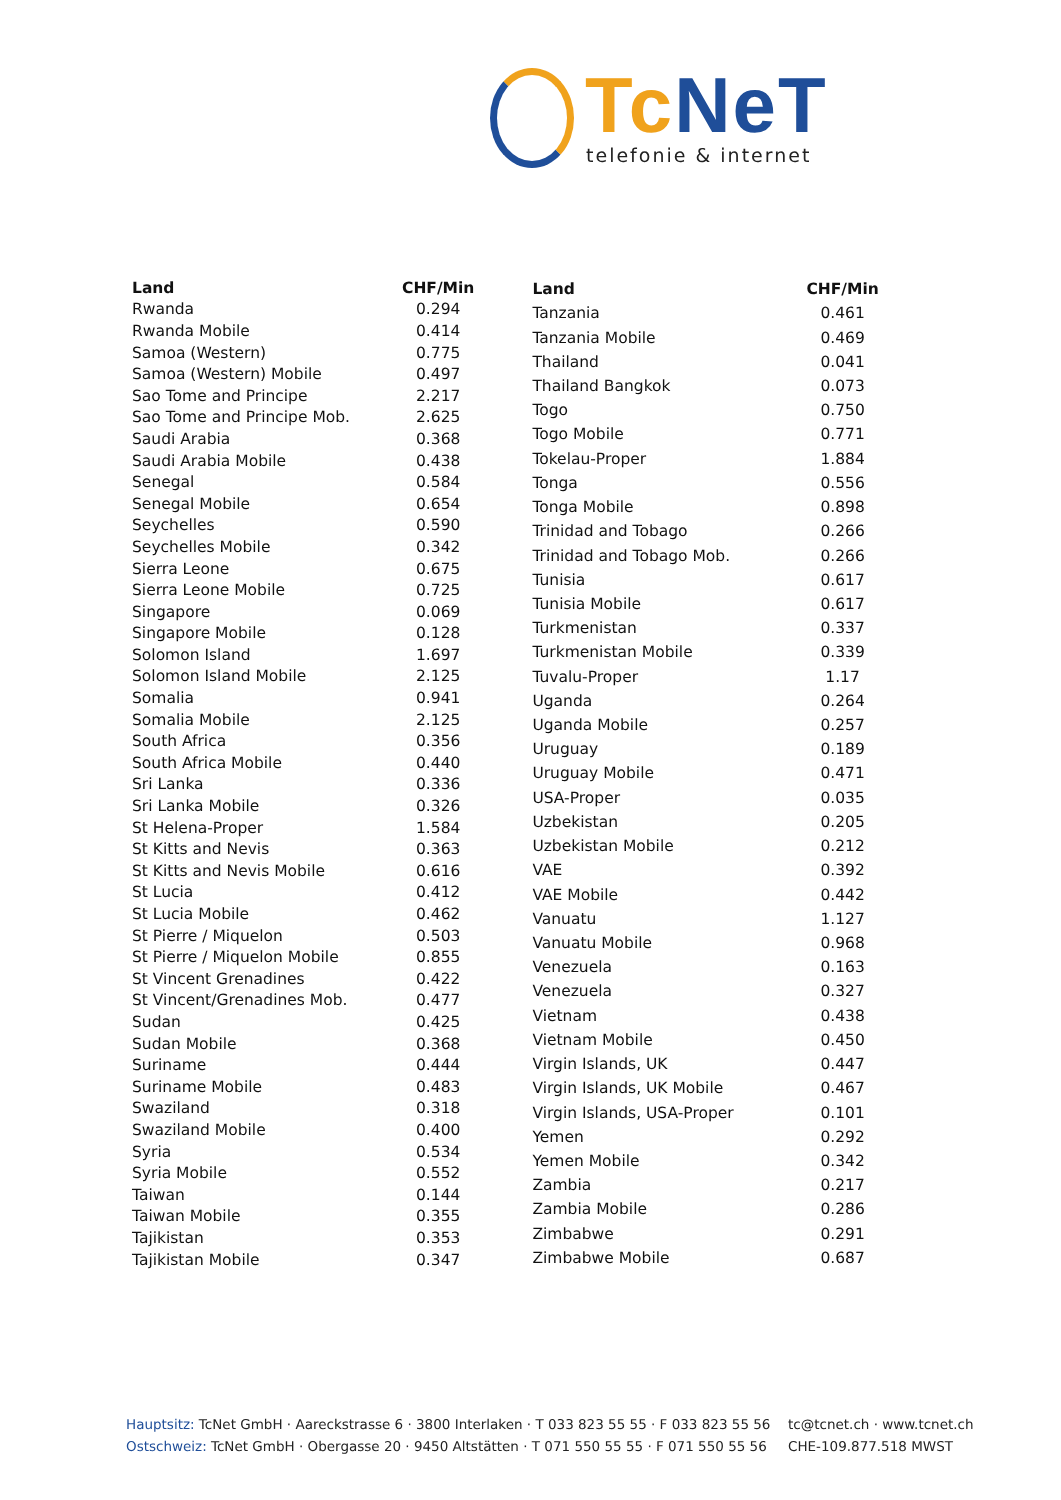Tc NeT
telefonie & internet
| Land | CHF/Min |
| --- | --- |
| Rwanda | 0.294 |
| Rwanda Mobile | 0.414 |
| Samoa (Western) | 0.775 |
| Samoa (Western) Mobile | 0.497 |
| Sao Tome and Principe | 2.217 |
| Sao Tome and Principe Mob. | 2.625 |
| Saudi Arabia | 0.368 |
| Saudi Arabia Mobile | 0.438 |
| Senegal | 0.584 |
| Senegal Mobile | 0.654 |
| Seychelles | 0.590 |
| Seychelles Mobile | 0.342 |
| Sierra Leone | 0.675 |
| Sierra Leone Mobile | 0.725 |
| Singapore | 0.069 |
| Singapore Mobile | 0.128 |
| Solomon Island | 1.697 |
| Solomon Island Mobile | 2.125 |
| Somalia | 0.941 |
| Somalia Mobile | 2.125 |
| South Africa | 0.356 |
| South Africa Mobile | 0.440 |
| Sri Lanka | 0.336 |
| Sri Lanka Mobile | 0.326 |
| St Helena-Proper | 1.584 |
| St Kitts and Nevis | 0.363 |
| St Kitts and Nevis Mobile | 0.616 |
| St Lucia | 0.412 |
| St Lucia Mobile | 0.462 |
| St Pierre / Miquelon | 0.503 |
| St Pierre / Miquelon Mobile | 0.855 |
| St Vincent Grenadines | 0.422 |
| St Vincent/Grenadines Mob. | 0.477 |
| Sudan | 0.425 |
| Sudan Mobile | 0.368 |
| Suriname | 0.444 |
| Suriname Mobile | 0.483 |
| Swaziland | 0.318 |
| Swaziland Mobile | 0.400 |
| Syria | 0.534 |
| Syria Mobile | 0.552 |
| Taiwan | 0.144 |
| Taiwan Mobile | 0.355 |
| Tajikistan | 0.353 |
| Tajikistan Mobile | 0.347 |
| Land | CHF/Min |
| --- | --- |
| Tanzania | 0.461 |
| Tanzania Mobile | 0.469 |
| Thailand | 0.041 |
| Thailand Bangkok | 0.073 |
| Togo | 0.750 |
| Togo Mobile | 0.771 |
| Tokelau-Proper | 1.884 |
| Tonga | 0.556 |
| Tonga Mobile | 0.898 |
| Trinidad and Tobago | 0.266 |
| Trinidad and Tobago Mob. | 0.266 |
| Tunisia | 0.617 |
| Tunisia Mobile | 0.617 |
| Turkmenistan | 0.337 |
| Turkmenistan Mobile | 0.339 |
| Tuvalu-Proper | 1.17 |
| Uganda | 0.264 |
| Uganda Mobile | 0.257 |
| Uruguay | 0.189 |
| Uruguay Mobile | 0.471 |
| USA-Proper | 0.035 |
| Uzbekistan | 0.205 |
| Uzbekistan Mobile | 0.212 |
| VAE | 0.392 |
| VAE Mobile | 0.442 |
| Vanuatu | 1.127 |
| Vanuatu Mobile | 0.968 |
| Venezuela | 0.163 |
| Venezuela | 0.327 |
| Vietnam | 0.438 |
| Vietnam Mobile | 0.450 |
| Virgin Islands, UK | 0.447 |
| Virgin Islands, UK Mobile | 0.467 |
| Virgin Islands, USA-Proper | 0.101 |
| Yemen | 0.292 |
| Yemen Mobile | 0.342 |
| Zambia | 0.217 |
| Zambia Mobile | 0.286 |
| Zimbabwe | 0.291 |
| Zimbabwe Mobile | 0.687 |
Hauptsitz: TcNet GmbH · Aareckstrasse 6 · 3800 Interlaken · T 033 823 55 55 · F 033 823 55 56
Ostschweiz: TcNet GmbH · Obergasse 20 · 9450 Altstätten · T 071 550 55 55 · F 071 550 55 56
tc@tcnet.ch · www.tcnet.ch
CHE-109.877.518 MWST